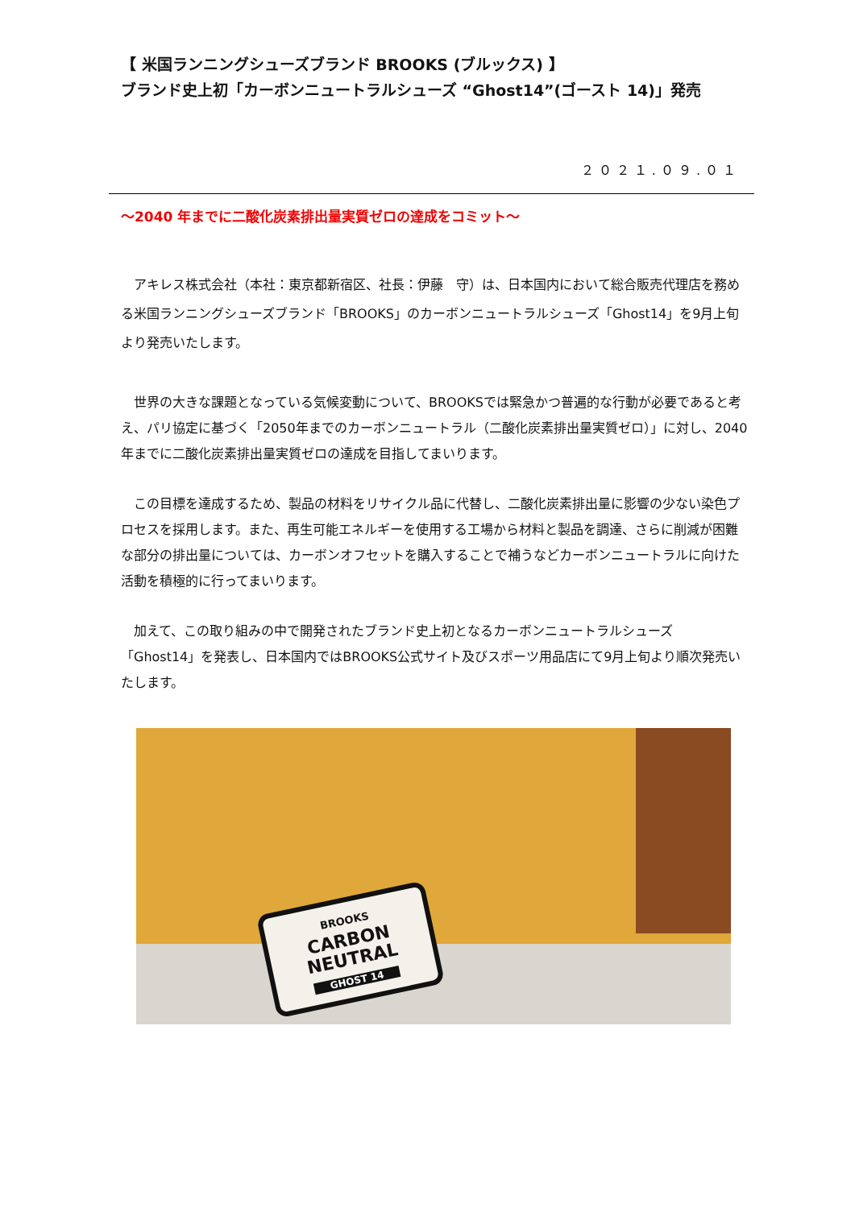【 米国ランニングシューズブランド BROOKS (ブルックス) 】
ブランド史上初「カーボンニュートラルシューズ “Ghost14”(ゴースト 14)」発売
２０２１.０９.０１
～2040 年までに二酸化炭素排出量実質ゼロの達成をコミット～
　アキレス株式会社（本社：東京都新宿区、社長：伊藤　守）は、日本国内において総合販売代理店を務める米国ランニングシューズブランド「BROOKS」のカーボンニュートラルシューズ「Ghost14」を9月上旬より発売いたします。
　世界の大きな課題となっている気候変動について、BROOKSでは緊急かつ普遍的な行動が必要であると考え、パリ協定に基づく「2050年までのカーボンニュートラル（二酸化炭素排出量実質ゼロ）」に対し、2040年までに二酸化炭素排出量実質ゼロの達成を目指してまいります。
　この目標を達成するため、製品の材料をリサイクル品に代替し、二酸化炭素排出量に影響の少ない染色プロセスを採用します。また、再生可能エネルギーを使用する工場から材料と製品を調達、さらに削減が困難な部分の排出量については、カーボンオフセットを購入することで補うなどカーボンニュートラルに向けた活動を積極的に行ってまいります。
　加えて、この取り組みの中で開発されたブランド史上初となるカーボンニュートラルシューズ「Ghost14」を発表し、日本国内ではBROOKS公式サイト及びスポーツ用品店にて9月上旬より順次発売いたします。
BROOKS
CARBON
NEUTRAL
GHOST 14